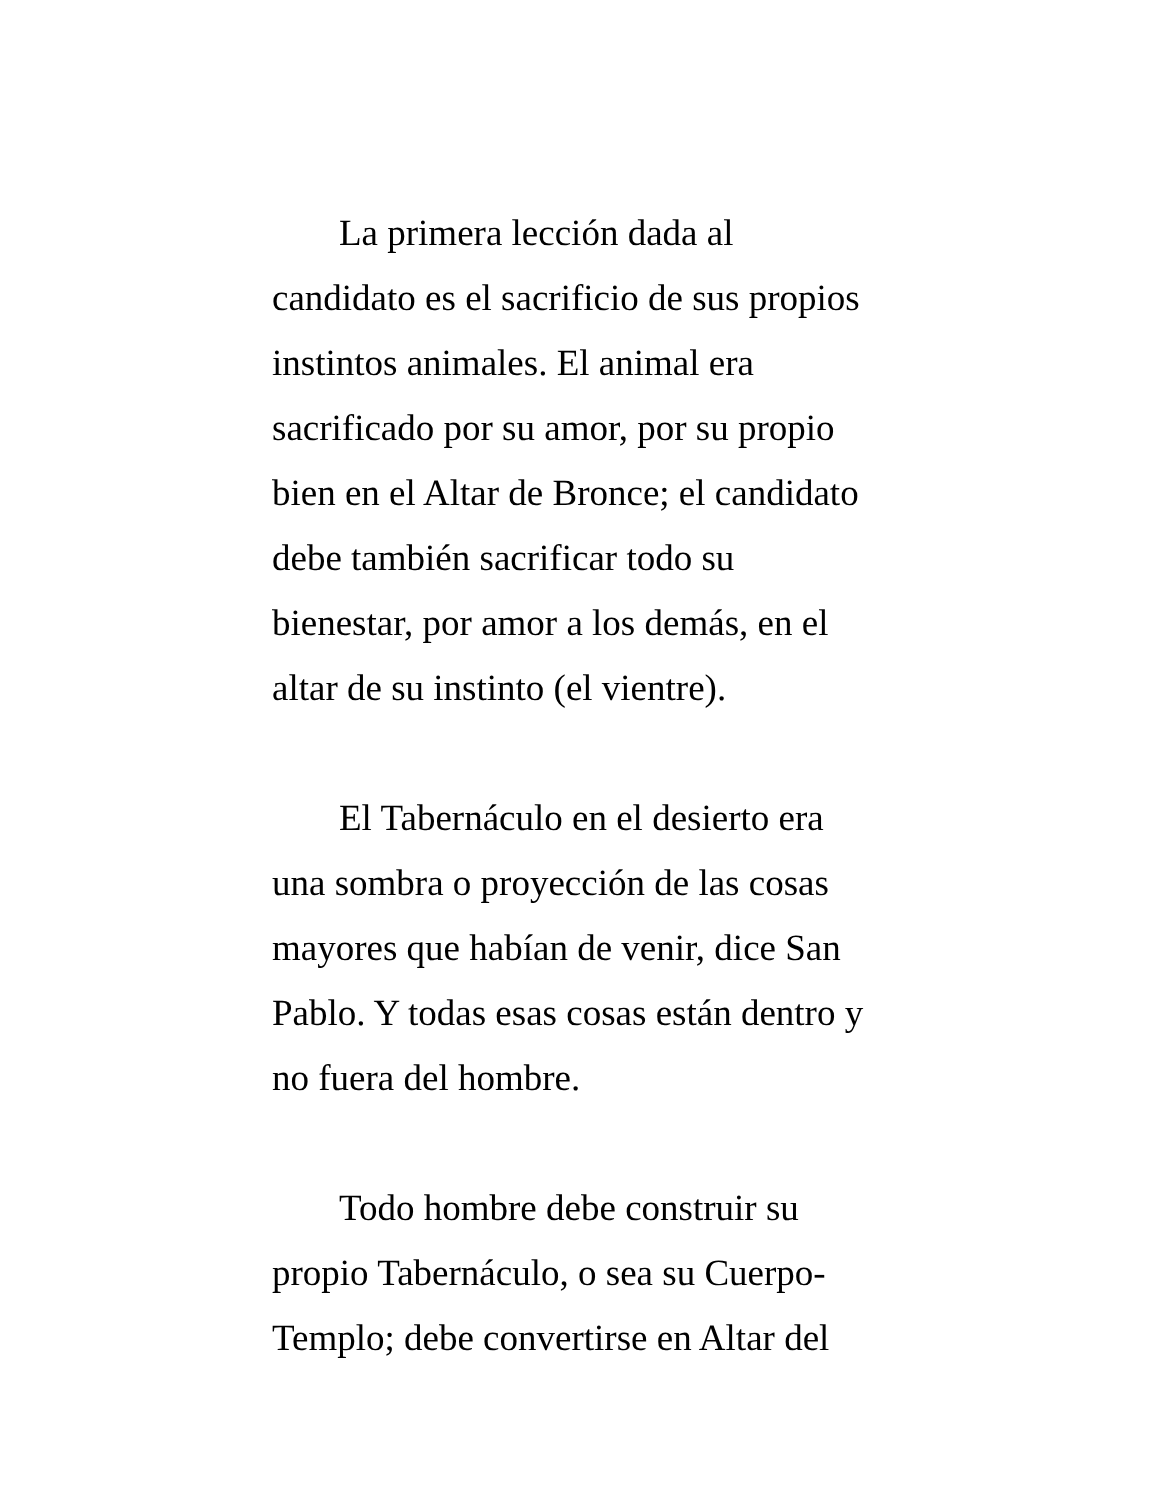La primera lección dada al
candidato es el sacrificio de sus propios
instintos animales. El animal era
sacrificado por su amor, por su propio
bien en el Altar de Bronce; el candidato
debe también sacrificar todo su
bienestar, por amor a los demás, en el
altar de su instinto (el vientre).
El Tabernáculo en el desierto era
una sombra o proyección de las cosas
mayores que habían de venir, dice San
Pablo. Y todas esas cosas están dentro y
no fuera del hombre.
Todo hombre debe construir su
propio Tabernáculo, o sea su Cuerpo-
Templo; debe convertirse en Altar del